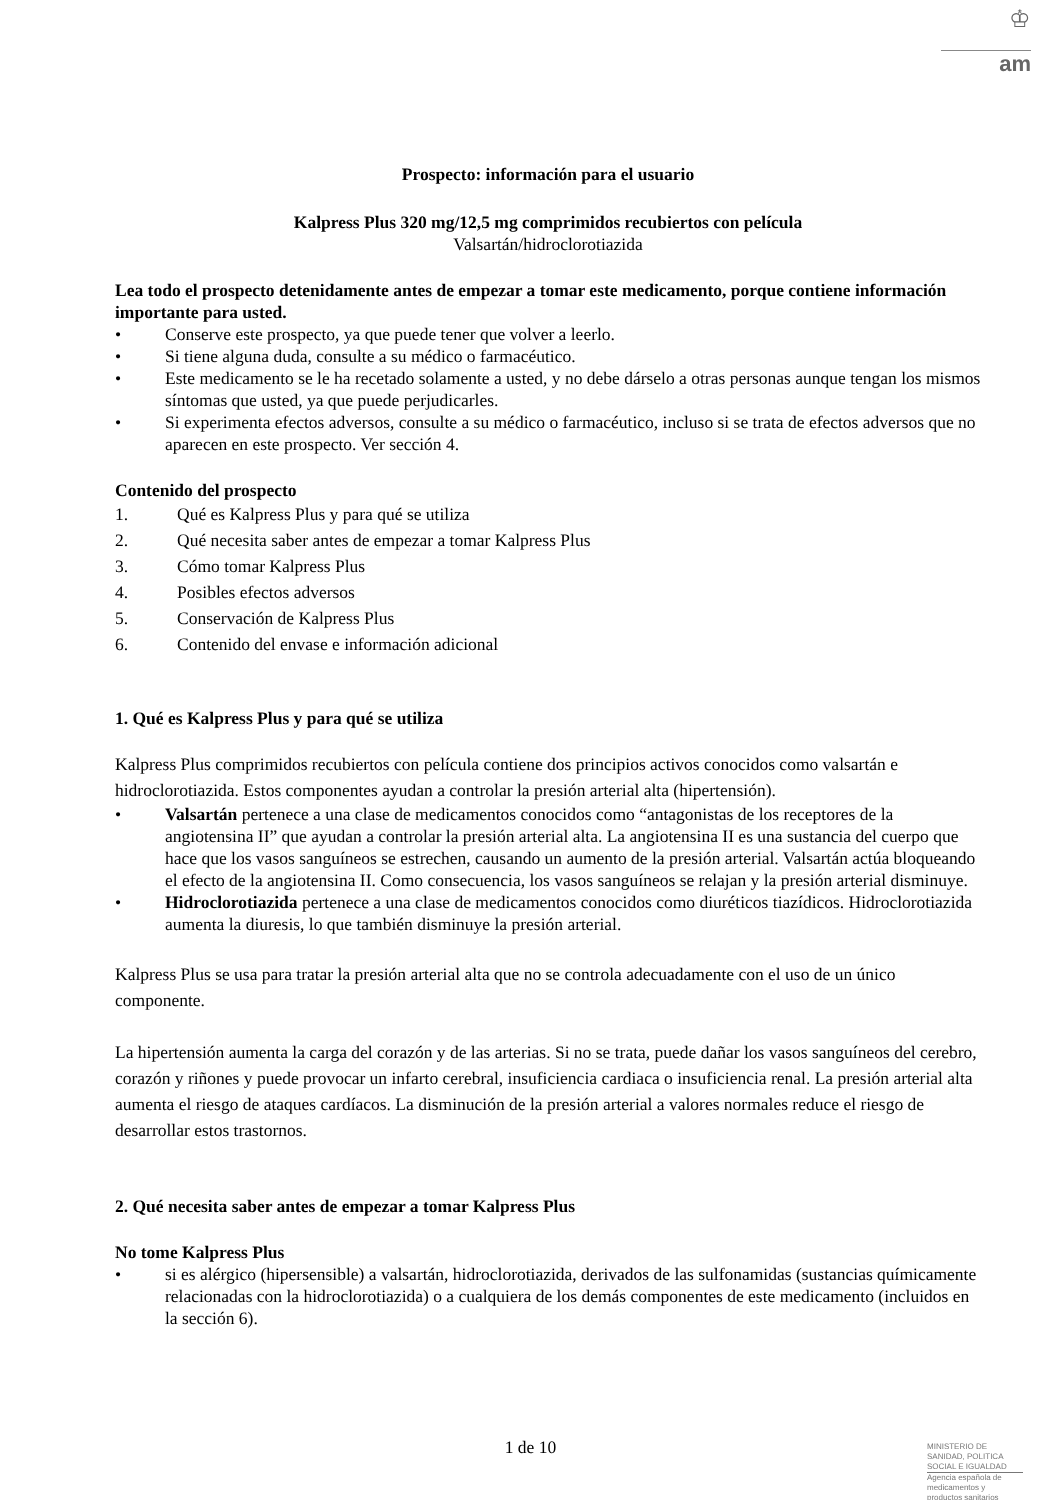♔
am
Prospecto: información para el usuario
Kalpress Plus 320 mg/12,5 mg comprimidos recubiertos con película
Valsartán/hidroclorotiazida
Lea todo el prospecto detenidamente antes de empezar a tomar este medicamento, porque contiene información importante para usted.
• Conserve este prospecto, ya que puede tener que volver a leerlo.
• Si tiene alguna duda, consulte a su médico o farmacéutico.
• Este medicamento se le ha recetado solamente a usted, y no debe dárselo a otras personas aunque tengan los mismos síntomas que usted, ya que puede perjudicarles.
• Si experimenta efectos adversos, consulte a su médico o farmacéutico, incluso si se trata de efectos adversos que no aparecen en este prospecto. Ver sección 4.
Contenido del prospecto
1. Qué es Kalpress Plus y para qué se utiliza
2. Qué necesita saber antes de empezar a tomar Kalpress Plus
3. Cómo tomar Kalpress Plus
4. Posibles efectos adversos
5. Conservación de Kalpress Plus
6. Contenido del envase e información adicional
1. Qué es Kalpress Plus y para qué se utiliza
Kalpress Plus comprimidos recubiertos con película contiene dos principios activos conocidos como valsartán e hidroclorotiazida. Estos componentes ayudan a controlar la presión arterial alta (hipertensión).
• Valsartán pertenece a una clase de medicamentos conocidos como “antagonistas de los receptores de la angiotensina II” que ayudan a controlar la presión arterial alta. La angiotensina II es una sustancia del cuerpo que hace que los vasos sanguíneos se estrechen, causando un aumento de la presión arterial. Valsartán actúa bloqueando el efecto de la angiotensina II. Como consecuencia, los vasos sanguíneos se relajan y la presión arterial disminuye.
• Hidroclorotiazida pertenece a una clase de medicamentos conocidos como diuréticos tiazídicos. Hidroclorotiazida aumenta la diuresis, lo que también disminuye la presión arterial.
Kalpress Plus se usa para tratar la presión arterial alta que no se controla adecuadamente con el uso de un único componente.
La hipertensión aumenta la carga del corazón y de las arterias. Si no se trata, puede dañar los vasos sanguíneos del cerebro, corazón y riñones y puede provocar un infarto cerebral, insuficiencia cardiaca o insuficiencia renal. La presión arterial alta aumenta el riesgo de ataques cardíacos. La disminución de la presión arterial a valores normales reduce el riesgo de desarrollar estos trastornos.
2. Qué necesita saber antes de empezar a tomar Kalpress Plus
No tome Kalpress Plus
• si es alérgico (hipersensible) a valsartán, hidroclorotiazida, derivados de las sulfonamidas (sustancias químicamente relacionadas con la hidroclorotiazida) o a cualquiera de los demás componentes de este medicamento (incluidos en la sección 6).
1 de 10
MINISTERIO DE
SANIDAD, POLITICA
SOCIAL E IGUALDAD
Agencia española de
medicamentos y
productos sanitarios